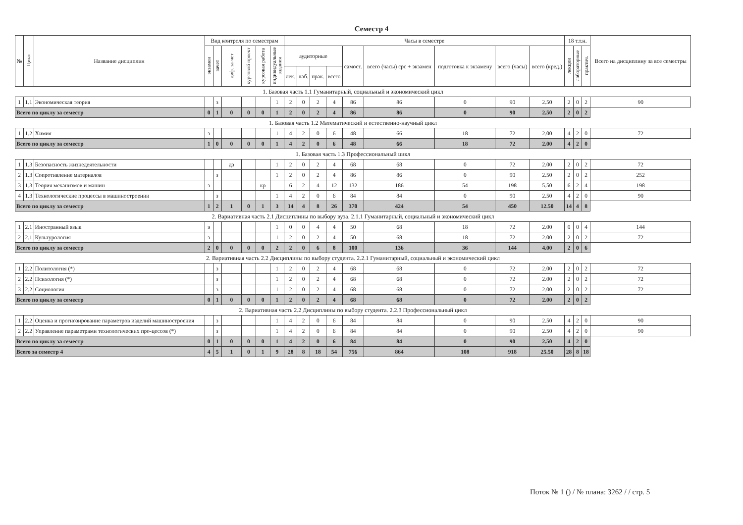Семестр 4
| № | Цикл | Название дисциплин | Вид контроля по семестрам | | | | | | Часы в семестре | | | | | | | | | 18 т.т.н. | | | Всего на дисциплину за все семестры |
| --- | --- | --- | --- | --- | --- | --- | --- | --- | --- | --- | --- | --- | --- | --- | --- | --- | --- | --- | --- | --- | --- |
| | | | экзамен | зачет | диф. за-чет | курсовой проект | курсовая работа | индивидуальные задания | аудиторные | | | | самост. | всего (часы) срс + экзамен | подготовка к экзамену | всего (часы) | всего (кред.) | лекции | лабораторные | практич. | |
| | | | | | | | | | лек. | лаб. | прак. | всего | | | | | | | | | |
| 1. Базовая часть 1.1 Гуманитарный, социальный и экономический цикл | | | | | | | | | | | | | | | | | | | | | |
| 1 | 1.1 | Экономическая теория | | з | | | | 1 | 2 | 0 | 2 | 4 | 86 | 86 | 0 | 90 | 2.50 | 2 | 0 | 2 | 90 |
| Всего по циклу за семестр | | | 0 | 1 | 0 | 0 | 0 | 1 | 2 | 0 | 2 | 4 | 86 | 86 | 0 | 90 | 2.50 | 2 | 0 | 2 | |
| 1. Базовая часть 1.2 Математический и естественно-научный цикл | | | | | | | | | | | | | | | | | | | | | |
| 1 | 1.2 | Химия | э | | | | | 1 | 4 | 2 | 0 | 6 | 48 | 66 | 18 | 72 | 2.00 | 4 | 2 | 0 | 72 |
| Всего по циклу за семестр | | | 1 | 0 | 0 | 0 | 0 | 1 | 4 | 2 | 0 | 6 | 48 | 66 | 18 | 72 | 2.00 | 4 | 2 | 0 | |
| 1. Базовая часть 1.3 Профессиональный цикл | | | | | | | | | | | | | | | | | | | | | |
| 1 | 1.3 | Безопасность жизнедеятельности | | | дз | | | 1 | 2 | 0 | 2 | 4 | 68 | 68 | 0 | 72 | 2.00 | 2 | 0 | 2 | 72 |
| 2 | 1.3 | Сопротивление материалов | | з | | | | 1 | 2 | 0 | 2 | 4 | 86 | 86 | 0 | 90 | 2.50 | 2 | 0 | 2 | 252 |
| 3 | 1.3 | Теория механизмов и машин | э | | | | кр | | 6 | 2 | 4 | 12 | 132 | 186 | 54 | 198 | 5.50 | 6 | 2 | 4 | 198 |
| 4 | 1.3 | Технологические процессы в машиностроении | | з | | | | 1 | 4 | 2 | 0 | 6 | 84 | 84 | 0 | 90 | 2.50 | 4 | 2 | 0 | 90 |
| Всего по циклу за семестр | | | 1 | 2 | 1 | 0 | 1 | 3 | 14 | 4 | 8 | 26 | 370 | 424 | 54 | 450 | 12.50 | 14 | 4 | 8 | |
| 2. Вариативная часть 2.1 Дисциплины по выбору вуза. 2.1.1 Гуманитарный, социальный и экономический цикл | | | | | | | | | | | | | | | | | | | | | |
| 1 | 2.1 | Иностранный язык | э | | | | | 1 | 0 | 0 | 4 | 4 | 50 | 68 | 18 | 72 | 2.00 | 0 | 0 | 4 | 144 |
| 2 | 2.1 | Культурология | э | | | | | 1 | 2 | 0 | 2 | 4 | 50 | 68 | 18 | 72 | 2.00 | 2 | 0 | 2 | 72 |
| Всего по циклу за семестр | | | 2 | 0 | 0 | 0 | 0 | 2 | 2 | 0 | 6 | 8 | 100 | 136 | 36 | 144 | 4.00 | 2 | 0 | 6 | |
| 2. Вариативная часть 2.2 Дисциплины по выбору студента. 2.2.1 Гуманитарный, социальный и экономический цикл | | | | | | | | | | | | | | | | | | | | | |
| 1 | 2.2 | Политология (*) | | з | | | | 1 | 2 | 0 | 2 | 4 | 68 | 68 | 0 | 72 | 2.00 | 2 | 0 | 2 | 72 |
| 2 | 2.2 | Психология (*) | | з | | | | 1 | 2 | 0 | 2 | 4 | 68 | 68 | 0 | 72 | 2.00 | 2 | 0 | 2 | 72 |
| 3 | 2.2 | Социология | | з | | | | 1 | 2 | 0 | 2 | 4 | 68 | 68 | 0 | 72 | 2.00 | 2 | 0 | 2 | 72 |
| Всего по циклу за семестр | | | 0 | 1 | 0 | 0 | 0 | 1 | 2 | 0 | 2 | 4 | 68 | 68 | 0 | 72 | 2.00 | 2 | 0 | 2 | |
| 2. Вариативная часть 2.2 Дисциплины по выбору студента. 2.2.3 Профессиональный цикл | | | | | | | | | | | | | | | | | | | | | |
| 1 | 2.2 | Оценка и прогнозирование параметров изделий машиностроения | | з | | | | 1 | 4 | 2 | 0 | 6 | 84 | 84 | 0 | 90 | 2.50 | 4 | 2 | 0 | 90 |
| 2 | 2.2 | Управление параметрами технологических про-цессов (*) | | з | | | | 1 | 4 | 2 | 0 | 6 | 84 | 84 | 0 | 90 | 2.50 | 4 | 2 | 0 | 90 |
| Всего по циклу за семестр | | | 0 | 1 | 0 | 0 | 0 | 1 | 4 | 2 | 0 | 6 | 84 | 84 | 0 | 90 | 2.50 | 4 | 2 | 0 | |
| Всего за семестр 4 | | | 4 | 5 | 1 | 0 | 1 | 9 | 28 | 8 | 18 | 54 | 756 | 864 | 108 | 918 | 25.50 | 28 | 8 | 18 | |
Поток № 1 () / № плана: 3262 / / стр. 5